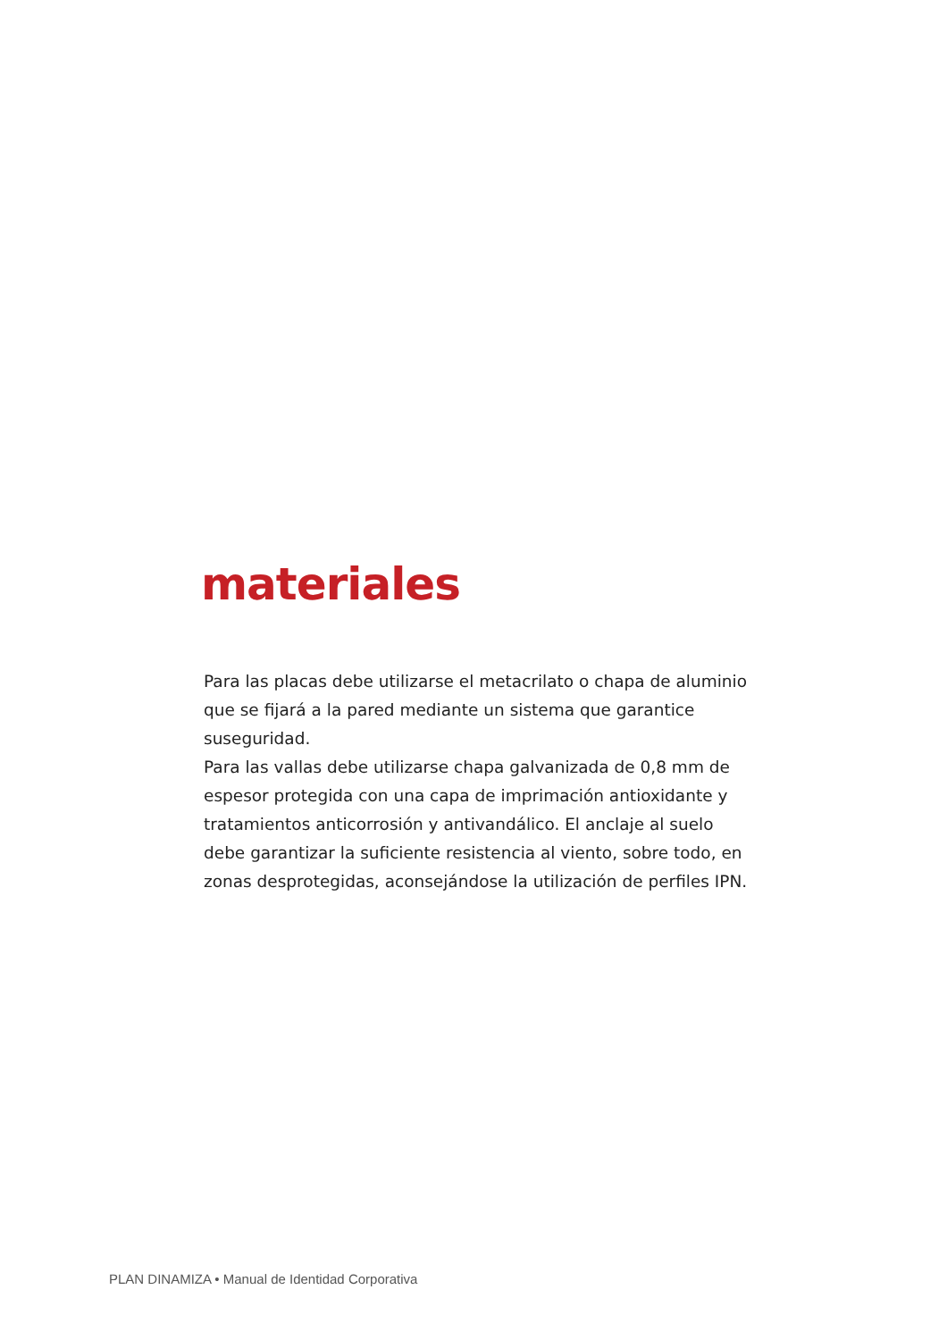materiales
Para las placas debe utilizarse el metacrilato o chapa de aluminio que se fijará a la pared mediante un sistema que garantice suseguridad.
Para las vallas debe utilizarse chapa galvanizada de 0,8 mm de espesor protegida con una capa de imprimación antioxidante y tratamientos anticorrosión y antivandálico. El anclaje al suelo debe garantizar la suficiente resistencia al viento, sobre todo, en zonas desprotegidas, aconsejándose la utilización de perfiles IPN.
PLAN DINAMIZA • Manual de Identidad Corporativa